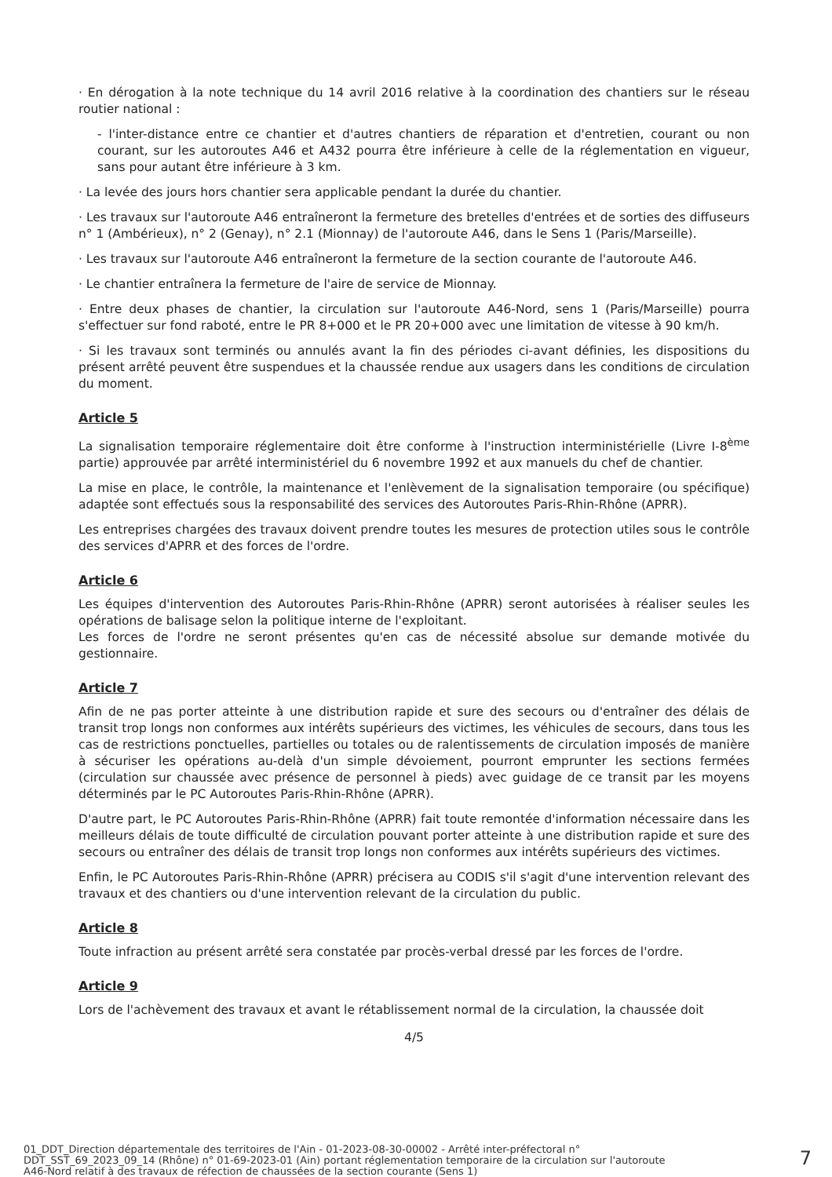· En dérogation à la note technique du 14 avril 2016 relative à la coordination des chantiers sur le réseau routier national :
- l'inter-distance entre ce chantier et d'autres chantiers de réparation et d'entretien, courant ou non courant, sur les autoroutes A46 et A432 pourra être inférieure à celle de la réglementation en vigueur, sans pour autant être inférieure à 3 km.
· La levée des jours hors chantier sera applicable pendant la durée du chantier.
· Les travaux sur l'autoroute A46 entraîneront la fermeture des bretelles d'entrées et de sorties des diffuseurs n° 1 (Ambérieux), n° 2 (Genay), n° 2.1 (Mionnay) de l'autoroute A46, dans le Sens 1 (Paris/Marseille).
· Les travaux sur l'autoroute A46 entraîneront la fermeture de la section courante de l'autoroute A46.
· Le chantier entraînera la fermeture de l'aire de service de Mionnay.
· Entre deux phases de chantier, la circulation sur l'autoroute A46-Nord, sens 1 (Paris/Marseille) pourra s'effectuer sur fond raboté, entre le PR 8+000 et le PR 20+000 avec une limitation de vitesse à 90 km/h.
· Si les travaux sont terminés ou annulés avant la fin des périodes ci-avant définies, les dispositions du présent arrêté peuvent être suspendues et la chaussée rendue aux usagers dans les conditions de circulation du moment.
Article 5
La signalisation temporaire réglementaire doit être conforme à l'instruction interministérielle (Livre I-8<sup>ème</sup> partie) approuvée par arrêté interministériel du 6 novembre 1992 et aux manuels du chef de chantier.
La mise en place, le contrôle, la maintenance et l'enlèvement de la signalisation temporaire (ou spécifique) adaptée sont effectués sous la responsabilité des services des Autoroutes Paris-Rhin-Rhône (APRR).
Les entreprises chargées des travaux doivent prendre toutes les mesures de protection utiles sous le contrôle des services d'APRR et des forces de l'ordre.
Article 6
Les équipes d'intervention des Autoroutes Paris-Rhin-Rhône (APRR) seront autorisées à réaliser seules les opérations de balisage selon la politique interne de l'exploitant.
Les forces de l'ordre ne seront présentes qu'en cas de nécessité absolue sur demande motivée du gestionnaire.
Article 7
Afin de ne pas porter atteinte à une distribution rapide et sure des secours ou d'entraîner des délais de transit trop longs non conformes aux intérêts supérieurs des victimes, les véhicules de secours, dans tous les cas de restrictions ponctuelles, partielles ou totales ou de ralentissements de circulation imposés de manière à sécuriser les opérations au-delà d'un simple dévoiement, pourront emprunter les sections fermées (circulation sur chaussée avec présence de personnel à pieds) avec guidage de ce transit par les moyens déterminés par le PC Autoroutes Paris-Rhin-Rhône (APRR).
D'autre part, le PC Autoroutes Paris-Rhin-Rhône (APRR) fait toute remontée d'information nécessaire dans les meilleurs délais de toute difficulté de circulation pouvant porter atteinte à une distribution rapide et sure des secours ou entraîner des délais de transit trop longs non conformes aux intérêts supérieurs des victimes.
Enfin, le PC Autoroutes Paris-Rhin-Rhône (APRR) précisera au CODIS s'il s'agit d'une intervention relevant des travaux et des chantiers ou d'une intervention relevant de la circulation du public.
Article 8
Toute infraction au présent arrêté sera constatée par procès-verbal dressé par les forces de l'ordre.
Article 9
Lors de l'achèvement des travaux et avant le rétablissement normal de la circulation, la chaussée doit
4/5
01_DDT_Direction départementale des territoires de l'Ain - 01-2023-08-30-00002 - Arrêté inter-préfectoral n°
DDT_SST_69_2023_09_14 (Rhône) n° 01-69-2023-01 (Ain) portant réglementation temporaire de la circulation sur l'autoroute
A46-Nord relatif à des travaux de réfection de chaussées de la section courante (Sens 1)
7